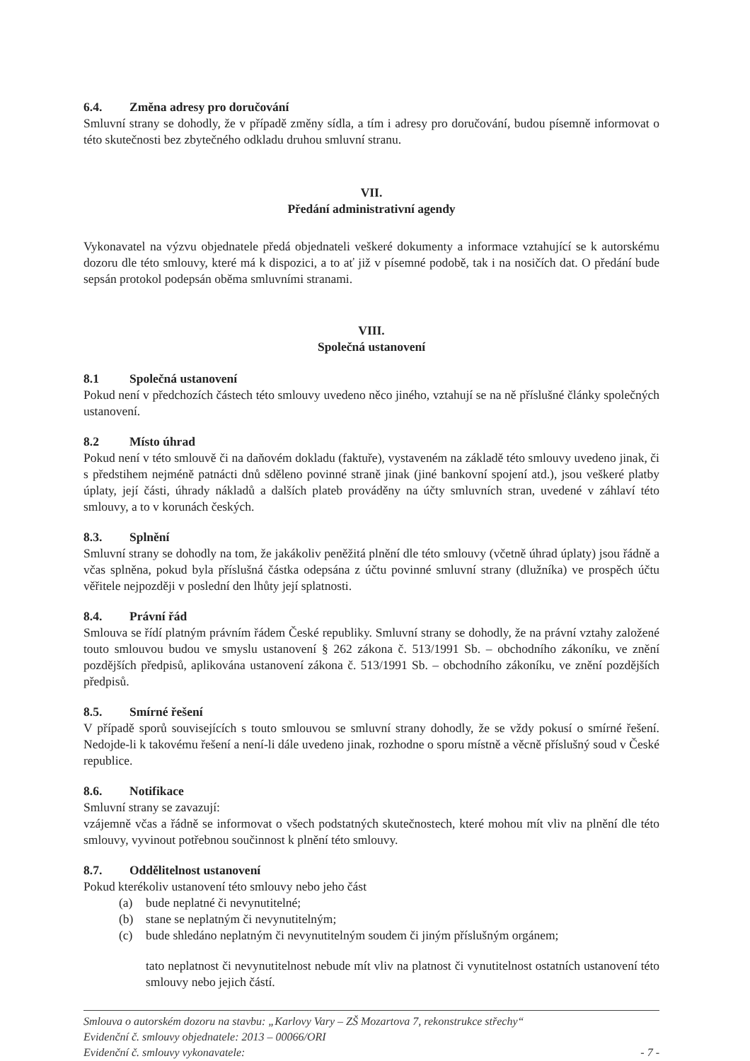6.4. Změna adresy pro doručování
Smluvní strany se dohodly, že v případě změny sídla, a tím i adresy pro doručování, budou písemně informovat o této skutečnosti bez zbytečného odkladu druhou smluvní stranu.
VII.
Předání administrativní agendy
Vykonavatel na výzvu objednatele předá objednateli veškeré dokumenty a informace vztahující se k autorskému dozoru dle této smlouvy, které má k dispozici, a to ať již v písemné podobě, tak i na nosičích dat. O předání bude sepsán protokol podepsán oběma smluvními stranami.
VIII.
Společná ustanovení
8.1 Společná ustanovení
Pokud není v předchozích částech této smlouvy uvedeno něco jiného, vztahují se na ně příslušné články společných ustanovení.
8.2 Místo úhrad
Pokud není v této smlouvě či na daňovém dokladu (faktuře), vystaveném na základě této smlouvy uvedeno jinak, či s předstihem nejméně patnácti dnů sděleno povinné straně jinak (jiné bankovní spojení atd.), jsou veškeré platby úplaty, její části, úhrady nákladů a dalších plateb prováděny na účty smluvních stran, uvedené v záhlaví této smlouvy, a to v korunách českých.
8.3. Splnění
Smluvní strany se dohodly na tom, že jakákoliv peněžitá plnění dle této smlouvy (včetně úhrad úplaty) jsou řádně a včas splněna, pokud byla příslušná částka odepsána z účtu povinné smluvní strany (dlužníka) ve prospěch účtu věřitele nejpozději v poslední den lhůty její splatnosti.
8.4. Právní řád
Smlouva se řídí platným právním řádem České republiky. Smluvní strany se dohodly, že na právní vztahy založené touto smlouvou budou ve smyslu ustanovení § 262 zákona č. 513/1991 Sb. – obchodního zákoníku, ve znění pozdějších předpisů, aplikována ustanovení zákona č. 513/1991 Sb. – obchodního zákoníku, ve znění pozdějších předpisů.
8.5. Smírné řešení
V případě sporů souvisejících s touto smlouvou se smluvní strany dohodly, že se vždy pokusí o smírné řešení. Nedojde-li k takovému řešení a není-li dále uvedeno jinak, rozhodne o sporu místně a věcně příslušný soud v České republice.
8.6. Notifikace
Smluvní strany se zavazují:
vzájemně včas a řádně se informovat o všech podstatných skutečnostech, které mohou mít vliv na plnění dle této smlouvy, vyvinout potřebnou součinnost k plnění této smlouvy.
8.7. Oddělitelnost ustanovení
Pokud kterékoliv ustanovení této smlouvy nebo jeho část
(a) bude neplatné či nevynutitelné;
(b) stane se neplatným či nevynutitelným;
(c) bude shledáno neplatným či nevynutitelným soudem či jiným příslušným orgánem;
tato neplatnost či nevynutitelnost nebude mít vliv na platnost či vynutitelnost ostatních ustanovení této smlouvy nebo jejich částí.
Smlouva o autorském dozoru na stavbu: „Karlovy Vary – ZŠ Mozartova 7, rekonstrukce střechy“
Evidenční č. smlouvy objednatele: 2013 – 00066/ORI
Evidenční č. smlouvy vykonavatele: - 7 -